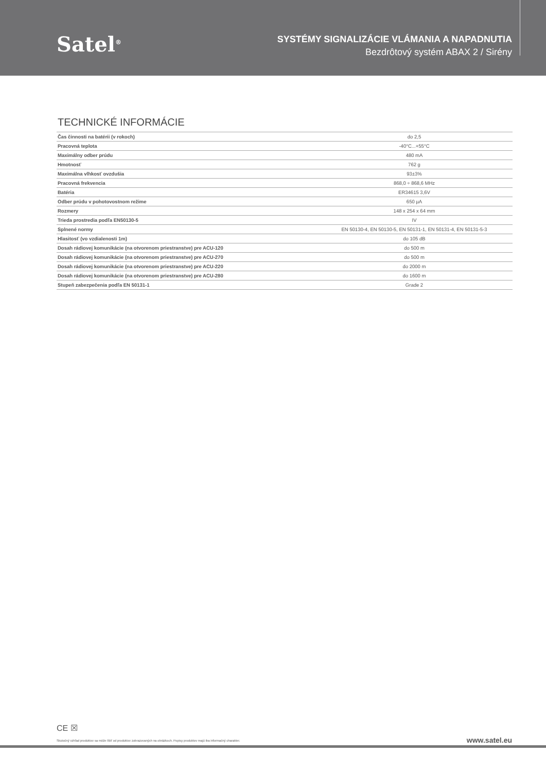Satel<sup>®</sup>
SYSTÉMY SIGNALIZÁCIE VLÁMANIA A NAPADNUTIA
Bezdrôtový systém ABAX 2 / Sirény
TECHNICKÉ INFORMÁCIE
| Čas činnosti na batérii (v rokoch) | do 2,5 |
| Pracovná teplota | -40°C...+55°C |
| Maximálny odber prúdu | 480 mA |
| Hmotnosť | 762 g |
| Maximálna vlhkosť ovzdušia | 93±3% |
| Pracovná frekvencia | 868,0 ÷ 868,6 MHz |
| Batéria | ER34615 3,6V |
| Odber prúdu v pohotovostnom režime | 650 µA |
| Rozmery | 148 x 254 x 64 mm |
| Trieda prostredia podľa EN50130-5 | IV |
| Splnené normy | EN 50130-4, EN 50130-5, EN 50131-1, EN 50131-4, EN 50131-5-3 |
| Hlasitosť (vo vzdialenosti 1m) | do 105 dB |
| Dosah rádiovej komunikácie (na otvorenom priestranstve) pre ACU-120 | do 500 m |
| Dosah rádiovej komunikácie (na otvorenom priestranstve) pre ACU-270 | do 500 m |
| Dosah rádiovej komunikácie (na otvorenom priestranstve) pre ACU-220 | do 2000 m |
| Dosah rádiovej komunikácie (na otvorenom priestranstve) pre ACU-280 | do 1600 m |
| Stupeň zabezpečenia podľa EN 50131-1 | Grade 2 |
CE ☒
Skutočný vzhľad produktov sa môže líšiť od produktov zobrazovaných na obrázkoch. Popisy produktov majú iba informačný charakter.
www.satel.eu